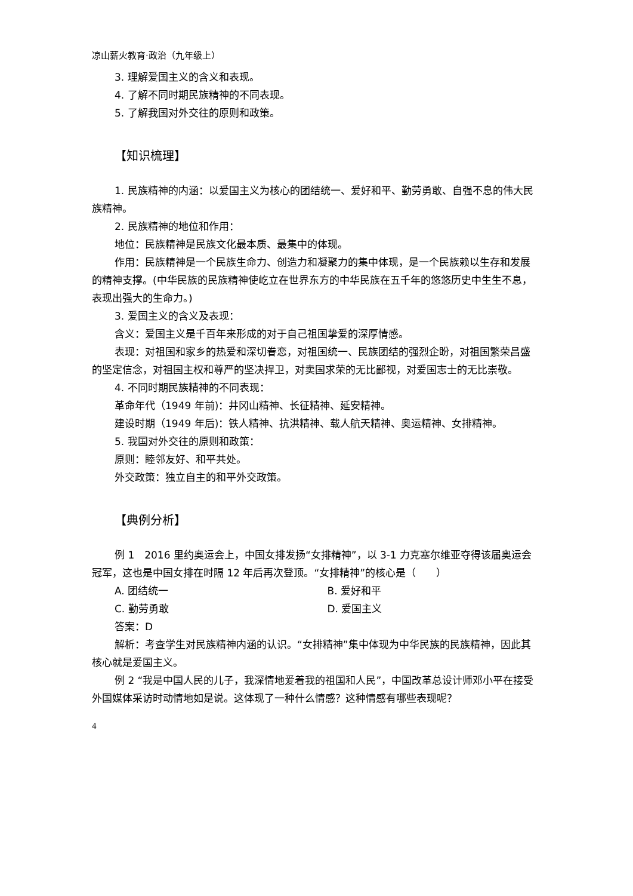凉山薪火教育·政治（九年级上）
3. 理解爱国主义的含义和表现。
4. 了解不同时期民族精神的不同表现。
5. 了解我国对外交往的原则和政策。
【知识梳理】
1. 民族精神的内涵：以爱国主义为核心的团结统一、爱好和平、勤劳勇敢、自强不息的伟大民族精神。
2. 民族精神的地位和作用：
地位：民族精神是民族文化最本质、最集中的体现。
作用：民族精神是一个民族生命力、创造力和凝聚力的集中体现，是一个民族赖以生存和发展的精神支撑。(中华民族的民族精神使屹立在世界东方的中华民族在五千年的悠悠历史中生生不息，表现出强大的生命力。)
3. 爱国主义的含义及表现：
含义：爱国主义是千百年来形成的对于自己祖国挚爱的深厚情感。
表现：对祖国和家乡的热爱和深切眷恋，对祖国统一、民族团结的强烈企盼，对祖国繁荣昌盛的坚定信念，对祖国主权和尊严的坚决捍卫，对卖国求荣的无比鄙视，对爱国志士的无比崇敬。
4. 不同时期民族精神的不同表现：
革命年代（1949 年前)：井冈山精神、长征精神、延安精神。
建设时期（1949 年后)：铁人精神、抗洪精神、载人航天精神、奥运精神、女排精神。
5. 我国对外交往的原则和政策：
原则：睦邻友好、和平共处。
外交政策：独立自主的和平外交政策。
【典例分析】
例 1　2016 里约奥运会上，中国女排发扬“女排精神”，以 3-1 力克塞尔维亚夺得该届奥运会冠军，这也是中国女排在时隔 12 年后再次登顶。“女排精神”的核心是（　　）
A. 团结统一 B. 爱好和平
C. 勤劳勇敢 D. 爱国主义
答案：D
解析：考查学生对民族精神内涵的认识。“女排精神”集中体现为中华民族的民族精神，因此其核心就是爱国主义。
例 2 “我是中国人民的儿子，我深情地爱着我的祖国和人民”，中国改革总设计师邓小平在接受外国媒体采访时动情地如是说。这体现了一种什么情感？这种情感有哪些表现呢？
4